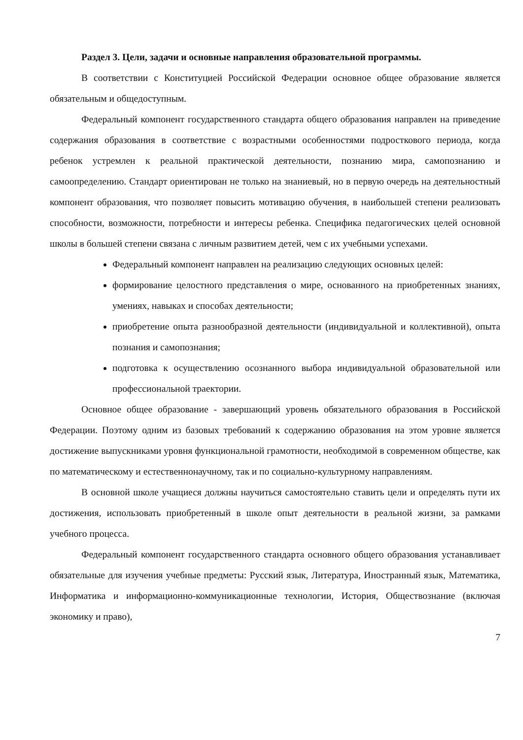Раздел 3. Цели, задачи и основные направления образовательной программы.
В соответствии с Конституцией Российской Федерации основное общее образование является обязательным и общедоступным.
Федеральный компонент государственного стандарта общего образования направлен на приведение содержания образования в соответствие с возрастными особенностями подросткового периода, когда ребенок устремлен к реальной практической деятельности, познанию мира, самопознанию и самоопределению. Стандарт ориентирован не только на знаниевый, но в первую очередь на деятельностный компонент образования, что позволяет повысить мотивацию обучения, в наибольшей степени реализовать способности, возможности, потребности и интересы ребенка. Специфика педагогических целей основной школы в большей степени связана с личным развитием детей, чем с их учебными успехами.
Федеральный компонент направлен на реализацию следующих основных целей:
формирование целостного представления о мире, основанного на приобретенных знаниях, умениях, навыках и способах деятельности;
приобретение опыта разнообразной деятельности (индивидуальной и коллективной), опыта познания и самопознания;
подготовка к осуществлению осознанного выбора индивидуальной образовательной или профессиональной траектории.
Основное общее образование - завершающий уровень обязательного образования в Российской Федерации. Поэтому одним из базовых требований к содержанию образования на этом уровне является достижение выпускниками уровня функциональной грамотности, необходимой в современном обществе, как по математическому и естественнонаучному, так и по социально-культурному направлениям.
В основной школе учащиеся должны научиться самостоятельно ставить цели и определять пути их достижения, использовать приобретенный в школе опыт деятельности в реальной жизни, за рамками учебного процесса.
Федеральный компонент государственного стандарта основного общего образования устанавливает обязательные для изучения учебные предметы: Русский язык, Литература, Иностранный язык, Математика, Информатика и информационно-коммуникационные технологии, История, Обществознание (включая экономику и право),
7